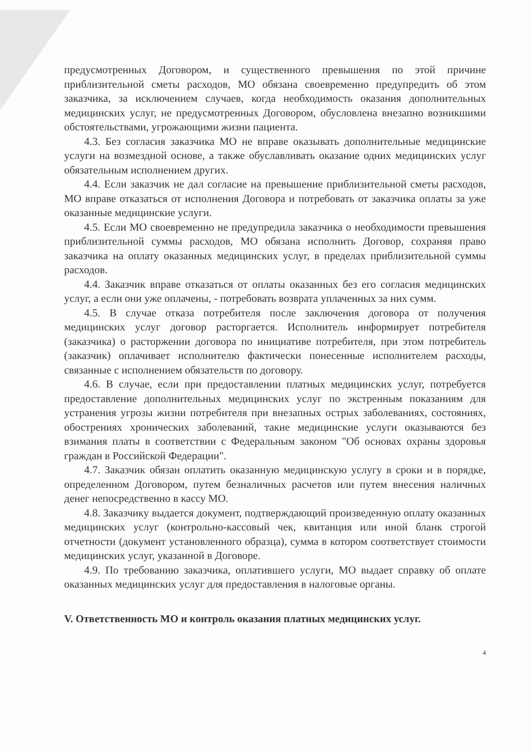предусмотренных Договором, и существенного превышения по этой причине приблизительной сметы расходов, МО обязана своевременно предупредить об этом заказчика, за исключением случаев, когда необходимость оказания дополнительных медицинских услуг, не предусмотренных Договором, обусловлена внезапно возникшими обстоятельствами, угрожающими жизни пациента.
4.3. Без согласия заказчика МО не вправе оказывать дополнительные медицинские услуги на возмездной основе, а также обуславливать оказание одних медицинских услуг обязательным исполнением других.
4.4. Если заказчик не дал согласие на превышение приблизительной сметы расходов, МО вправе отказаться от исполнения Договора и потребовать от заказчика оплаты за уже оказанные медицинские услуги.
4.5. Если МО своевременно не предупредила заказчика о необходимости превышения приблизительной суммы расходов, МО обязана исполнить Договор, сохраняя право заказчика на оплату оказанных медицинских услуг, в пределах приблизительной суммы расходов.
4.4. Заказчик вправе отказаться от оплаты оказанных без его согласия медицинских услуг, а если они уже оплачены, - потребовать возврата уплаченных за них сумм.
4.5. В случае отказа потребителя после заключения договора от получения медицинских услуг договор расторгается. Исполнитель информирует потребителя (заказчика) о расторжении договора по инициативе потребителя, при этом потребитель (заказчик) оплачивает исполнителю фактически понесенные исполнителем расходы, связанные с исполнением обязательств по договору.
4.6. В случае, если при предоставлении платных медицинских услуг, потребуется предоставление дополнительных медицинских услуг по экстренным показаниям для устранения угрозы жизни потребителя при внезапных острых заболеваниях, состояниях, обострениях хронических заболеваний, такие медицинские услуги оказываются без взимания платы в соответствии с Федеральным законом "Об основах охраны здоровья граждан в Российской Федерации".
4.7. Заказчик обязан оплатить оказанную медицинскую услугу в сроки и в порядке, определенном Договором, путем безналичных расчетов или путем внесения наличных денег непосредственно в кассу МО.
4.8. Заказчику выдается документ, подтверждающий произведенную оплату оказанных медицинских услуг (контрольно-кассовый чек, квитанция или иной бланк строгой отчетности (документ установленного образца), сумма в котором соответствует стоимости медицинских услуг, указанной в Договоре.
4.9. По требованию заказчика, оплатившего услуги, МО выдает справку об оплате оказанных медицинских услуг для предоставления в налоговые органы.
V. Ответственность МО и контроль оказания платных медицинских услуг.
4